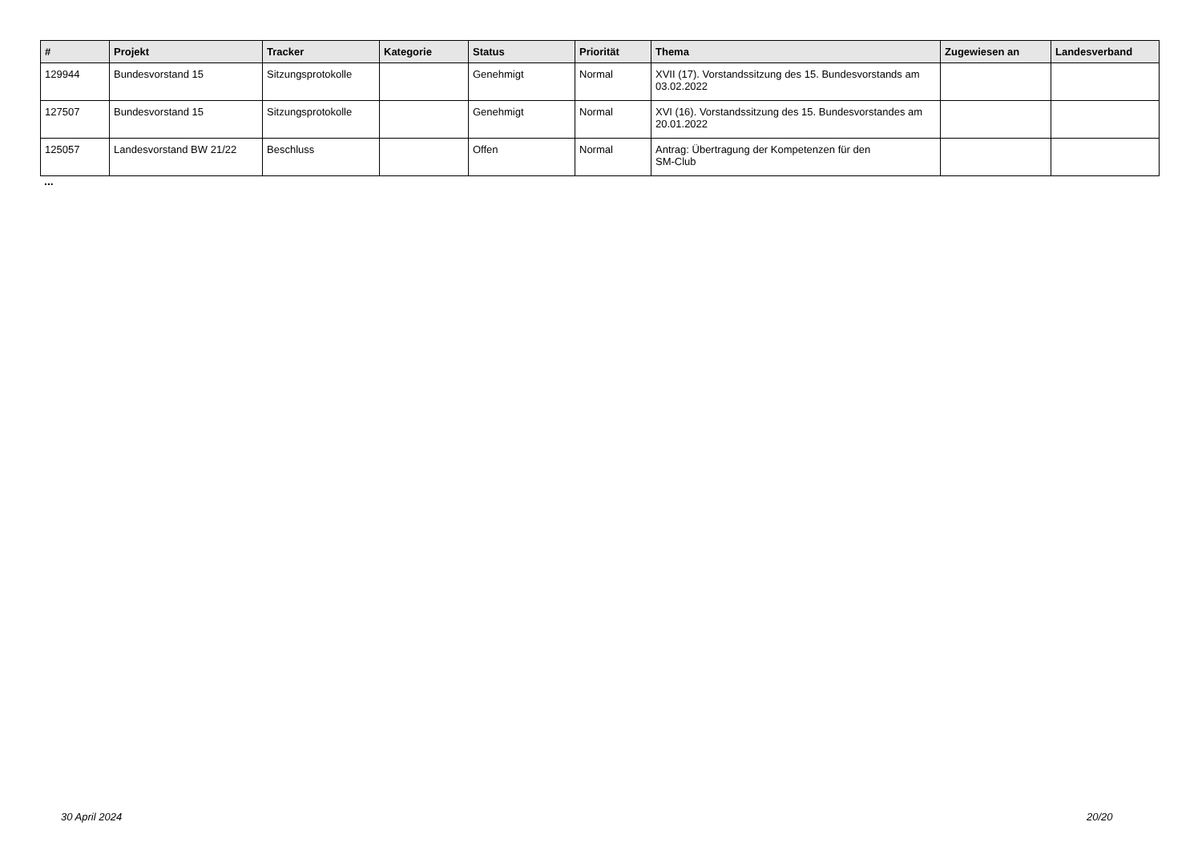| # | Projekt | Tracker | Kategorie | Status | Priorität | Thema | Zugewiesen an | Landesverband |
| --- | --- | --- | --- | --- | --- | --- | --- | --- |
| 129944 | Bundesvorstand 15 | Sitzungsprotokolle | | Genehmigt | Normal | XVII (17). Vorstandssitzung des 15. Bundesvorstands am 03.02.2022 | | |
| 127507 | Bundesvorstand 15 | Sitzungsprotokolle | | Genehmigt | Normal | XVI (16). Vorstandssitzung des 15. Bundesvorstandes am 20.01.2022 | | |
| 125057 | Landesvorstand BW 21/22 | Beschluss | | Offen | Normal | Antrag: Übertragung der Kompetenzen für den SM-Club | | |
...
30 April 2024 20/20